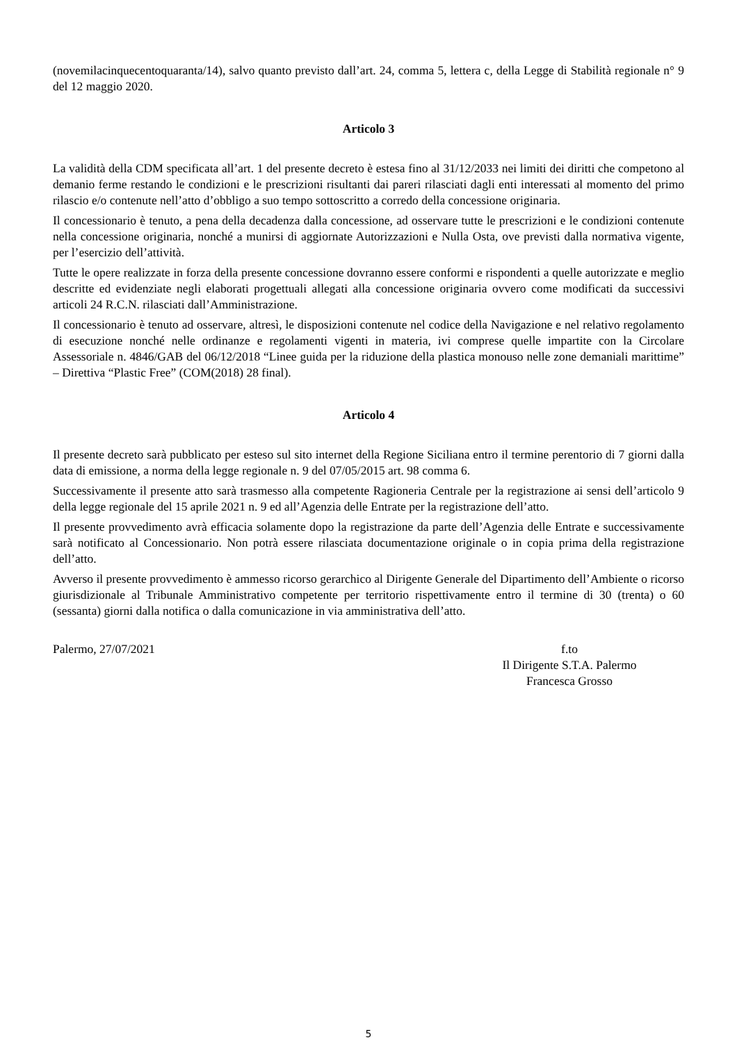(novemilacinquecentoquaranta/14), salvo quanto previsto dall’art. 24, comma 5, lettera c, della Legge di Stabilità regionale n° 9 del 12 maggio 2020.
Articolo 3
La validità della CDM specificata all’art. 1 del presente decreto è estesa fino al 31/12/2033 nei limiti dei diritti che competono al demanio ferme restando le condizioni e le prescrizioni risultanti dai pareri rilasciati dagli enti interessati al momento del primo rilascio e/o contenute nell’atto d’obbligo a suo tempo sottoscritto a corredo della concessione originaria.
Il concessionario è tenuto, a pena della decadenza dalla concessione, ad osservare tutte le prescrizioni e le condizioni contenute nella concessione originaria, nonché a munirsi di aggiornate Autorizzazioni e Nulla Osta, ove previsti dalla normativa vigente, per l’esercizio dell’attività.
Tutte le opere realizzate in forza della presente concessione dovranno essere conformi e rispondenti a quelle autorizzate e meglio descritte ed evidenziate negli elaborati progettuali allegati alla concessione originaria ovvero come modificati da successivi articoli 24 R.C.N. rilasciati dall’Amministrazione.
Il concessionario è tenuto ad osservare, altresì, le disposizioni contenute nel codice della Navigazione e nel relativo regolamento di esecuzione nonché nelle ordinanze e regolamenti vigenti in materia, ivi comprese quelle impartite con la Circolare Assessoriale n. 4846/GAB del 06/12/2018 “Linee guida per la riduzione della plastica monouso nelle zone demaniali marittime” – Direttiva “Plastic Free” (COM(2018) 28 final).
Articolo 4
Il presente decreto sarà pubblicato per esteso sul sito internet della Regione Siciliana entro il termine perentorio di 7 giorni dalla data di emissione, a norma della legge regionale n. 9 del 07/05/2015 art. 98 comma 6.
Successivamente il presente atto sarà trasmesso alla competente Ragioneria Centrale per la registrazione ai sensi dell’articolo 9 della legge regionale del 15 aprile 2021 n. 9 ed all’Agenzia delle Entrate per la registrazione dell’atto.
Il presente provvedimento avrà efficacia solamente dopo la registrazione da parte dell’Agenzia delle Entrate e successivamente sarà notificato al Concessionario. Non potrà essere rilasciata documentazione originale o in copia prima della registrazione dell’atto.
Avverso il presente provvedimento è ammesso ricorso gerarchico al Dirigente Generale del Dipartimento dell’Ambiente o ricorso giurisdizionale al Tribunale Amministrativo competente per territorio rispettivamente entro il termine di 30 (trenta) o 60 (sessanta) giorni dalla notifica o dalla comunicazione in via amministrativa dell’atto.
Palermo, 27/07/2021 f.to
Il Dirigente S.T.A. Palermo
Francesca Grosso
5